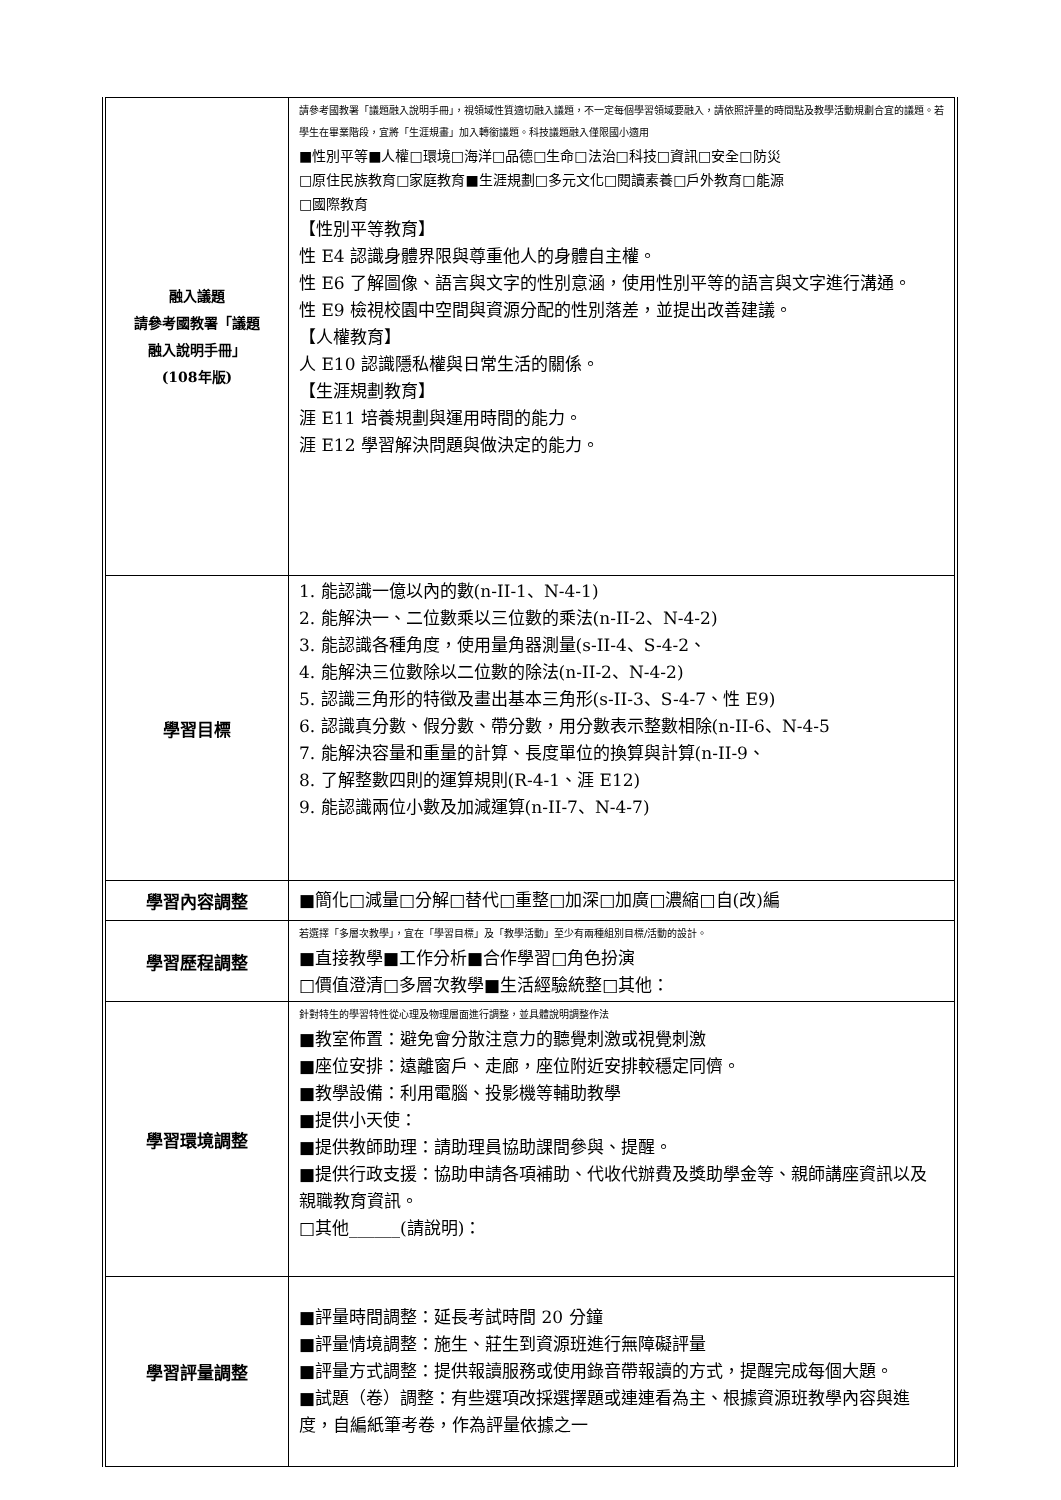| 融入議題 請參考國教署「議題 融入說明手冊」 (108年版) | 請參考國教署「議題融入說明手冊」，視領域性質適切融入議題，不一定每個學習領域要融入，請依照評量的時間點及教學活動規劃合宜的議題。若學生在畢業階段，宜將「生涯規畫」加入轉銜議題。科技議題融入僅限國小適用 ■性別平等■人權□環境□海洋□品德□生命□法治□科技□資訊□安全□防災 □原住民族教育□家庭教育■生涯規劃□多元文化□閱讀素養□戶外教育□能源 □國際教育 【性別平等教育】 性 E4 認識身體界限與尊重他人的身體自主權。 性 E6 了解圖像、語言與文字的性別意涵，使用性別平等的語言與文字進行溝通。 性 E9 檢視校園中空間與資源分配的性別落差，並提出改善建議。 【人權教育】 人 E10 認識隱私權與日常生活的關係。 【生涯規劃教育】 涯 E11 培養規劃與運用時間的能力。 涯 E12 學習解決問題與做決定的能力。 |
| 學習目標 | 1. 能認識一億以內的數(n-II-1、N-4-1) 2. 能解決一、二位數乘以三位數的乘法(n-II-2、N-4-2) 3. 能認識各種角度，使用量角器測量(s-II-4、S-4-2、 4. 能解決三位數除以二位數的除法(n-II-2、N-4-2) 5. 認識三角形的特徵及畫出基本三角形(s-II-3、S-4-7、性 E9) 6. 認識真分數、假分數、帶分數，用分數表示整數相除(n-II-6、N-4-5 7. 能解決容量和重量的計算、長度單位的換算與計算(n-II-9、 8. 了解整數四則的運算規則(R-4-1、涯 E12) 9. 能認識兩位小數及加減運算(n-II-7、N-4-7) |
| 學習內容調整 | ■簡化□減量□分解□替代□重整□加深□加廣□濃縮□自(改)編 |
| 學習歷程調整 | 若選擇「多層次教學」，宜在「學習目標」及「教學活動」至少有兩種組別目標/活動的設計。 ■直接教學■工作分析■合作學習□角色扮演 □價值澄清□多層次教學■生活經驗統整□其他： |
| 學習環境調整 | 針對特生的學習特性從心理及物理層面進行調整，並具體說明調整作法 ■教室佈置：避免會分散注意力的聽覺刺激或視覺刺激 ■座位安排：遠離窗戶、走廊，座位附近安排較穩定同儕。 ■教學設備：利用電腦、投影機等輔助教學 ■提供小天使： ■提供教師助理：請助理員協助課間參與、提醒。 ■提供行政支援：協助申請各項補助、代收代辦費及獎助學金等、親師講座資訊以及親職教育資訊。 □其他______(請說明)： |
| 學習評量調整 | ■評量時間調整：延長考試時間 20 分鐘 ■評量情境調整：施生、莊生到資源班進行無障礙評量 ■評量方式調整：提供報讀服務或使用錄音帶報讀的方式，提醒完成每個大題。 ■試題（卷）調整：有些選項改採選擇題或連連看為主、根據資源班教學內容與進度，自編紙筆考卷，作為評量依據之一 |